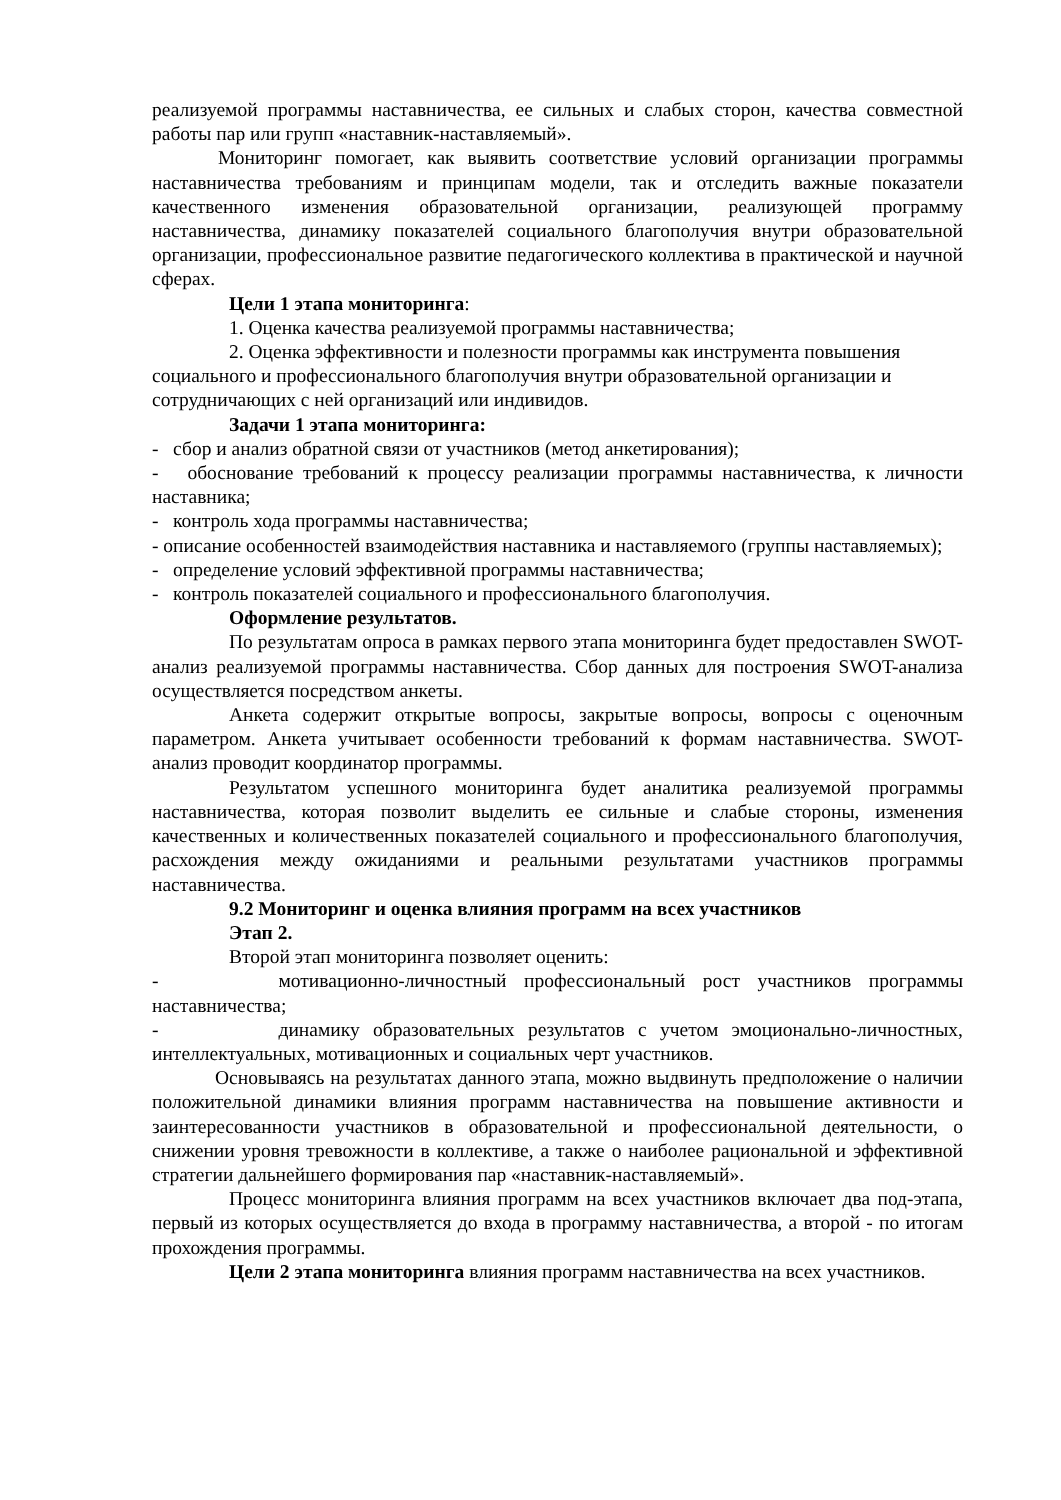реализуемой программы наставничества, ее сильных и слабых сторон, качества совместной работы пар или групп «наставник-наставляемый».
Мониторинг помогает, как выявить соответствие условий организации программы наставничества требованиям и принципам модели, так и отследить важные показатели качественного изменения образовательной организации, реализующей программу наставничества, динамику показателей социального благополучия внутри образовательной организации, профессиональное развитие педагогического коллектива в практической и научной сферах.
Цели 1 этапа мониторинга:
1. Оценка качества реализуемой программы наставничества;
2. Оценка эффективности и полезности программы как инструмента повышения социального и профессионального благополучия внутри образовательной организации и сотрудничающих с ней организаций или индивидов.
Задачи 1 этапа мониторинга:
- сбор и анализ обратной связи от участников (метод анкетирования);
- обоснование требований к процессу реализации программы наставничества, к личности наставника;
- контроль хода программы наставничества;
- описание особенностей взаимодействия наставника и наставляемого (группы наставляемых);
- определение условий эффективной программы наставничества;
- контроль показателей социального и профессионального благополучия.
Оформление результатов.
По результатам опроса в рамках первого этапа мониторинга будет предоставлен SWOT- анализ реализуемой программы наставничества. Сбор данных для построения SWOT-анализа осуществляется посредством анкеты.
Анкета содержит открытые вопросы, закрытые вопросы, вопросы с оценочным параметром. Анкета учитывает особенности требований к формам наставничества. SWOT-анализ проводит координатор программы.
Результатом успешного мониторинга будет аналитика реализуемой программы наставничества, которая позволит выделить ее сильные и слабые стороны, изменения качественных и количественных показателей социального и профессионального благополучия, расхождения между ожиданиями и реальными результатами участников программы наставничества.
9.2 Мониторинг и оценка влияния программ на всех участников
Этап 2.
Второй этап мониторинга позволяет оценить:
- мотивационно-личностный профессиональный рост участников программы наставничества;
- динамику образовательных результатов с учетом эмоционально-личностных, интеллектуальных, мотивационных и социальных черт участников.
Основываясь на результатах данного этапа, можно выдвинуть предположение о наличии положительной динамики влияния программ наставничества на повышение активности и заинтересованности участников в образовательной и профессиональной деятельности, о снижении уровня тревожности в коллективе, а также о наиболее рациональной и эффективной стратегии дальнейшего формирования пар «наставник-наставляемый».
Процесс мониторинга влияния программ на всех участников включает два под-этапа, первый из которых осуществляется до входа в программу наставничества, а второй - по итогам прохождения программы.
Цели 2 этапа мониторинга влияния программ наставничества на всех участников.